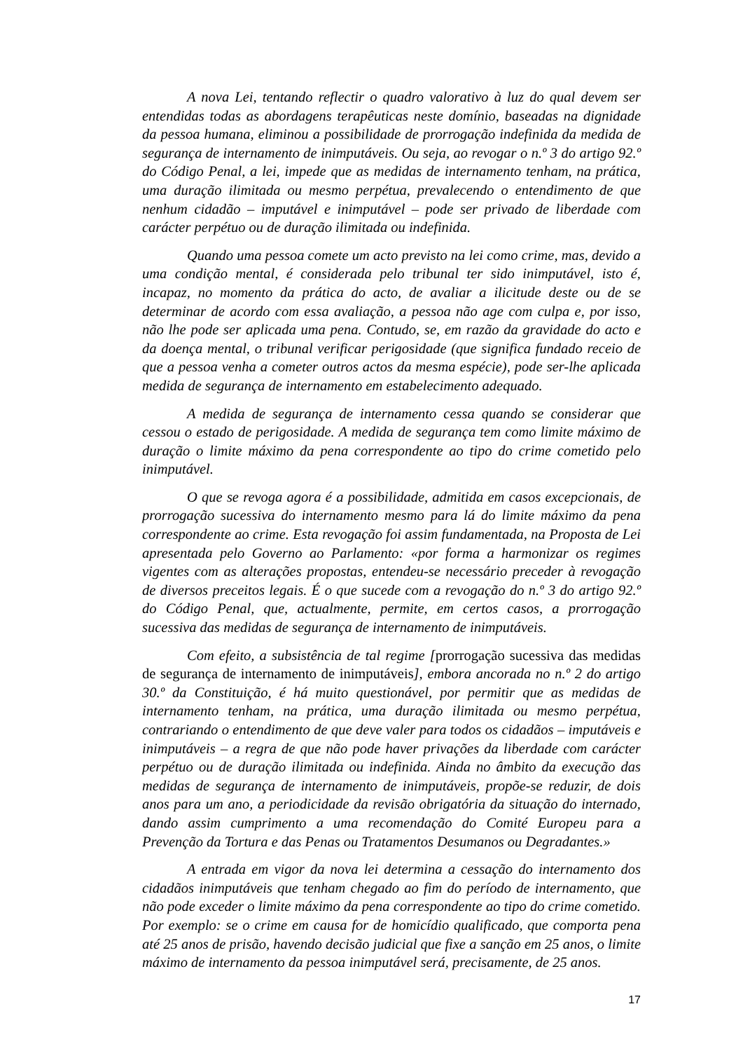A nova Lei, tentando reflectir o quadro valorativo à luz do qual devem ser entendidas todas as abordagens terapêuticas neste domínio, baseadas na dignidade da pessoa humana, eliminou a possibilidade de prorrogação indefinida da medida de segurança de internamento de inimputáveis. Ou seja, ao revogar o n.º 3 do artigo 92.º do Código Penal, a lei, impede que as medidas de internamento tenham, na prática, uma duração ilimitada ou mesmo perpétua, prevalecendo o entendimento de que nenhum cidadão – imputável e inimputável – pode ser privado de liberdade com carácter perpétuo ou de duração ilimitada ou indefinida.
Quando uma pessoa comete um acto previsto na lei como crime, mas, devido a uma condição mental, é considerada pelo tribunal ter sido inimputável, isto é, incapaz, no momento da prática do acto, de avaliar a ilicitude deste ou de se determinar de acordo com essa avaliação, a pessoa não age com culpa e, por isso, não lhe pode ser aplicada uma pena. Contudo, se, em razão da gravidade do acto e da doença mental, o tribunal verificar perigosidade (que significa fundado receio de que a pessoa venha a cometer outros actos da mesma espécie), pode ser-lhe aplicada medida de segurança de internamento em estabelecimento adequado.
A medida de segurança de internamento cessa quando se considerar que cessou o estado de perigosidade. A medida de segurança tem como limite máximo de duração o limite máximo da pena correspondente ao tipo do crime cometido pelo inimputável.
O que se revoga agora é a possibilidade, admitida em casos excepcionais, de prorrogação sucessiva do internamento mesmo para lá do limite máximo da pena correspondente ao crime. Esta revogação foi assim fundamentada, na Proposta de Lei apresentada pelo Governo ao Parlamento: «por forma a harmonizar os regimes vigentes com as alterações propostas, entendeu-se necessário preceder à revogação de diversos preceitos legais. É o que sucede com a revogação do n.º 3 do artigo 92.º do Código Penal, que, actualmente, permite, em certos casos, a prorrogação sucessiva das medidas de segurança de internamento de inimputáveis.
Com efeito, a subsistência de tal regime [prorrogação sucessiva das medidas de segurança de internamento de inimputáveis], embora ancorada no n.º 2 do artigo 30.º da Constituição, é há muito questionável, por permitir que as medidas de internamento tenham, na prática, uma duração ilimitada ou mesmo perpétua, contrariando o entendimento de que deve valer para todos os cidadãos – imputáveis e inimputáveis – a regra de que não pode haver privações da liberdade com carácter perpétuo ou de duração ilimitada ou indefinida. Ainda no âmbito da execução das medidas de segurança de internamento de inimputáveis, propõe-se reduzir, de dois anos para um ano, a periodicidade da revisão obrigatória da situação do internado, dando assim cumprimento a uma recomendação do Comité Europeu para a Prevenção da Tortura e das Penas ou Tratamentos Desumanos ou Degradantes.»
A entrada em vigor da nova lei determina a cessação do internamento dos cidadãos inimputáveis que tenham chegado ao fim do período de internamento, que não pode exceder o limite máximo da pena correspondente ao tipo do crime cometido. Por exemplo: se o crime em causa for de homicídio qualificado, que comporta pena até 25 anos de prisão, havendo decisão judicial que fixe a sanção em 25 anos, o limite máximo de internamento da pessoa inimputável será, precisamente, de 25 anos.
17